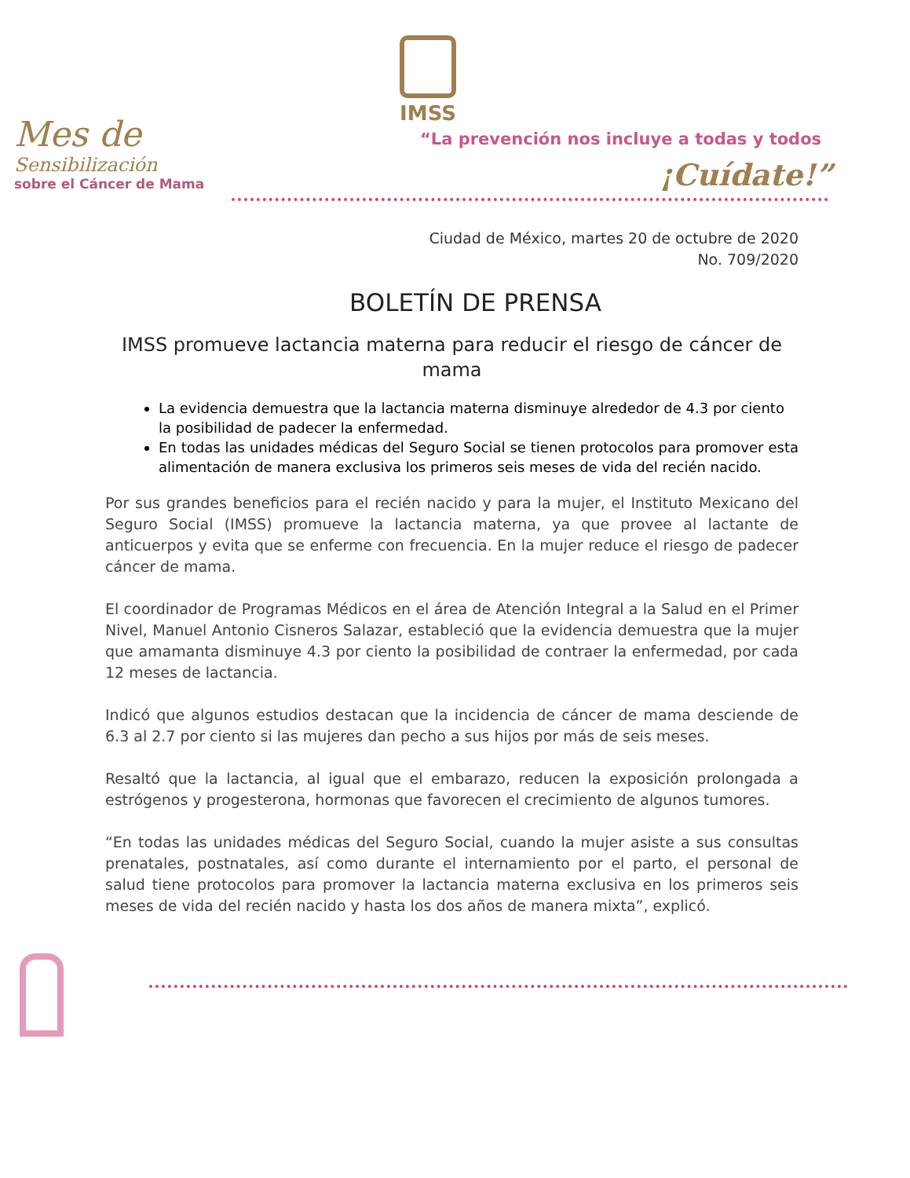IMSS
Mes de
Sensibilización
sobre el Cáncer de Mama
“La prevención nos incluye a todas y todos
¡Cuídate!”
Ciudad de México, martes 20 de octubre de 2020
No. 709/2020
BOLETÍN DE PRENSA
IMSS promueve lactancia materna para reducir el riesgo de cáncer de mama
La evidencia demuestra que la lactancia materna disminuye alrededor de 4.3 por ciento la posibilidad de padecer la enfermedad.
En todas las unidades médicas del Seguro Social se tienen protocolos para promover esta alimentación de manera exclusiva los primeros seis meses de vida del recién nacido.
Por sus grandes beneficios para el recién nacido y para la mujer, el Instituto Mexicano del Seguro Social (IMSS) promueve la lactancia materna, ya que provee al lactante de anticuerpos y evita que se enferme con frecuencia. En la mujer reduce el riesgo de padecer cáncer de mama.
El coordinador de Programas Médicos en el área de Atención Integral a la Salud en el Primer Nivel, Manuel Antonio Cisneros Salazar, estableció que la evidencia demuestra que la mujer que amamanta disminuye 4.3 por ciento la posibilidad de contraer la enfermedad, por cada 12 meses de lactancia.
Indicó que algunos estudios destacan que la incidencia de cáncer de mama desciende de 6.3 al 2.7 por ciento si las mujeres dan pecho a sus hijos por más de seis meses.
Resaltó que la lactancia, al igual que el embarazo, reducen la exposición prolongada a estrógenos y progesterona, hormonas que favorecen el crecimiento de algunos tumores.
“En todas las unidades médicas del Seguro Social, cuando la mujer asiste a sus consultas prenatales, postnatales, así como durante el internamiento por el parto, el personal de salud tiene protocolos para promover la lactancia materna exclusiva en los primeros seis meses de vida del recién nacido y hasta los dos años de manera mixta”, explicó.